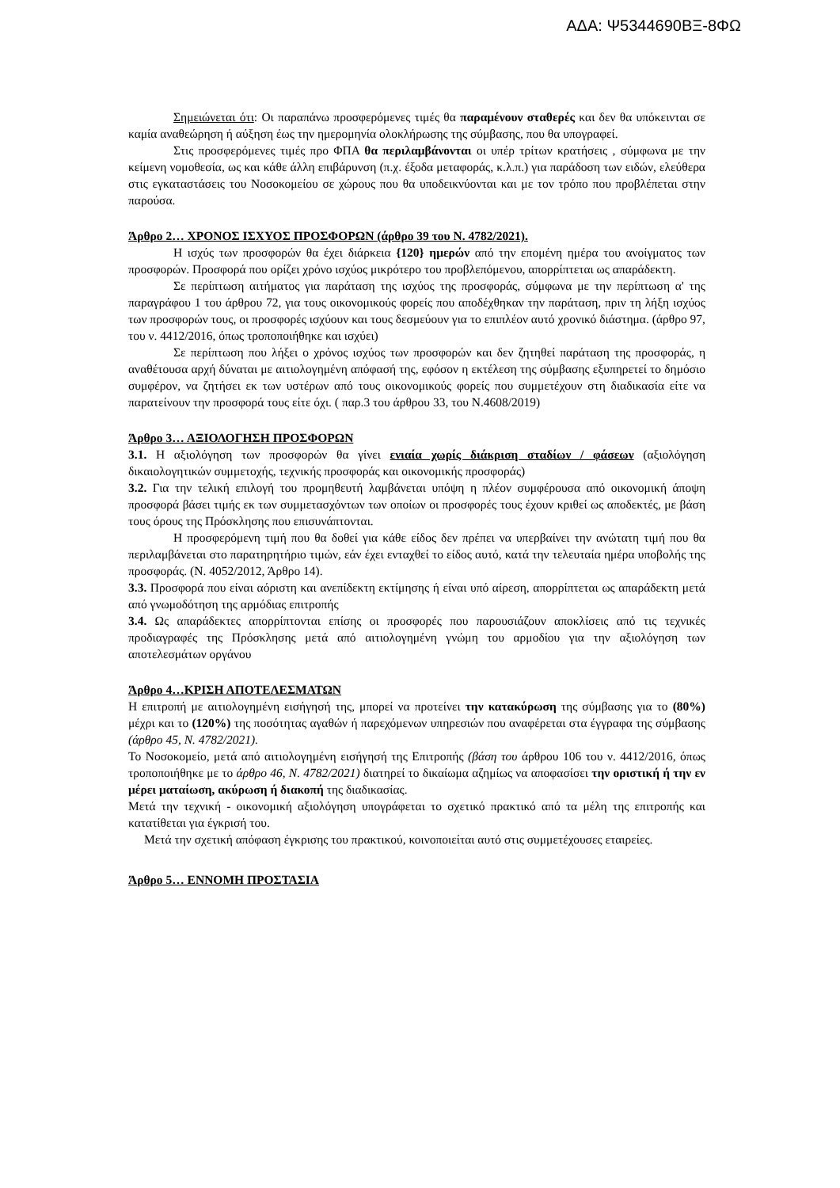ΑΔΑ: Ψ5344690ΒΞ-8ΦΩ
Σημειώνεται ότι: Οι παραπάνω προσφερόμενες τιμές θα παραμένουν σταθερές και δεν θα υπόκεινται σε καμία αναθεώρηση ή αύξηση έως την ημερομηνία ολοκλήρωσης της σύμβασης, που θα υπογραφεί.
Στις προσφερόμενες τιμές προ ΦΠΑ θα περιλαμβάνονται οι υπέρ τρίτων κρατήσεις , σύμφωνα με την κείμενη νομοθεσία, ως και κάθε άλλη επιβάρυνση (π.χ. έξοδα μεταφοράς, κ.λ.π.) για παράδοση των ειδών, ελεύθερα στις εγκαταστάσεις του Νοσοκομείου σε χώρους που θα υποδεικνύονται και με τον τρόπο που προβλέπεται στην παρούσα.
Άρθρο 2… ΧΡΟΝΟΣ ΙΣΧΥΟΣ ΠΡΟΣΦΟΡΩΝ (άρθρο 39 του Ν. 4782/2021).
Η ισχύς των προσφορών θα έχει διάρκεια {120} ημερών από την επομένη ημέρα του ανοίγματος των προσφορών. Προσφορά που ορίζει χρόνο ισχύος μικρότερο του προβλεπόμενου, απορρίπτεται ως απαράδεκτη.
Σε περίπτωση αιτήματος για παράταση της ισχύος της προσφοράς, σύμφωνα με την περίπτωση α' της παραγράφου 1 του άρθρου 72, για τους οικονομικούς φορείς που αποδέχθηκαν την παράταση, πριν τη λήξη ισχύος των προσφορών τους, οι προσφορές ισχύουν και τους δεσμεύουν για το επιπλέον αυτό χρονικό διάστημα. (άρθρο 97, του ν. 4412/2016, όπως τροποποιήθηκε και ισχύει)
Σε περίπτωση που λήξει ο χρόνος ισχύος των προσφορών και δεν ζητηθεί παράταση της προσφοράς, η αναθέτουσα αρχή δύναται με αιτιολογημένη απόφασή της, εφόσον η εκτέλεση της σύμβασης εξυπηρετεί το δημόσιο συμφέρον, να ζητήσει εκ των υστέρων από τους οικονομικούς φορείς που συμμετέχουν στη διαδικασία είτε να παρατείνουν την προσφορά τους είτε όχι. ( παρ.3 του άρθρου 33, του Ν.4608/2019)
Άρθρο 3… ΑΞΙΟΛΟΓΗΣΗ ΠΡΟΣΦΟΡΩΝ
3.1. Η αξιολόγηση των προσφορών θα γίνει ενιαία χωρίς διάκριση σταδίων / φάσεων (αξιολόγηση δικαιολογητικών συμμετοχής, τεχνικής προσφοράς και οικονομικής προσφοράς)
3.2. Για την τελική επιλογή του προμηθευτή λαμβάνεται υπόψη η πλέον συμφέρουσα από οικονομική άποψη προσφορά βάσει τιμής εκ των συμμετασχόντων των οποίων οι προσφορές τους έχουν κριθεί ως αποδεκτές, με βάση τους όρους της Πρόσκλησης που επισυνάπτονται.
Η προσφερόμενη τιμή που θα δοθεί για κάθε είδος δεν πρέπει να υπερβαίνει την ανώτατη τιμή που θα περιλαμβάνεται στο παρατηρητήριο τιμών, εάν έχει ενταχθεί το είδος αυτό, κατά την τελευταία ημέρα υποβολής της προσφοράς. (Ν. 4052/2012, Άρθρο 14).
3.3. Προσφορά που είναι αόριστη και ανεπίδεκτη εκτίμησης ή είναι υπό αίρεση, απορρίπτεται ως απαράδεκτη μετά από γνωμοδότηση της αρμόδιας επιτροπής
3.4. Ως απαράδεκτες απορρίπτονται επίσης οι προσφορές που παρουσιάζουν αποκλίσεις από τις τεχνικές προδιαγραφές της Πρόσκλησης μετά από αιτιολογημένη γνώμη του αρμοδίου για την αξιολόγηση των αποτελεσμάτων οργάνου
Άρθρο 4…ΚΡΙΣΗ ΑΠΟΤΕΛΕΣΜΑΤΩΝ
Η επιτροπή με αιτιολογημένη εισήγησή της, μπορεί να προτείνει την κατακύρωση της σύμβασης για το (80%) μέχρι και το (120%) της ποσότητας αγαθών ή παρεχόμενων υπηρεσιών που αναφέρεται στα έγγραφα της σύμβασης (άρθρο 45, Ν. 4782/2021).
Το Νοσοκομείο, μετά από αιτιολογημένη εισήγησή της Επιτροπής (βάση του άρθρου 106 του ν. 4412/2016, όπως τροποποιήθηκε με το άρθρο 46, Ν. 4782/2021) διατηρεί το δικαίωμα αζημίως να αποφασίσει την οριστική ή την εν μέρει ματαίωση, ακύρωση ή διακοπή της διαδικασίας.
Μετά την τεχνική - οικονομική αξιολόγηση υπογράφεται το σχετικό πρακτικό από τα μέλη της επιτροπής και κατατίθεται για έγκρισή του.
Μετά την σχετική απόφαση έγκρισης του πρακτικού, κοινοποιείται αυτό στις συμμετέχουσες εταιρείες.
Άρθρο 5… ΕΝΝΟΜΗ ΠΡΟΣΤΑΣΙΑ